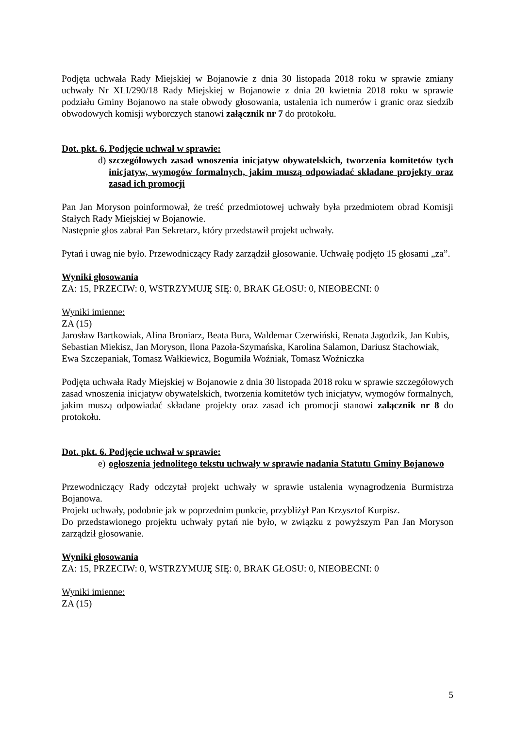Podjęta uchwała Rady Miejskiej w Bojanowie z dnia 30 listopada 2018 roku w sprawie zmiany uchwały Nr XLI/290/18 Rady Miejskiej w Bojanowie z dnia 20 kwietnia 2018 roku w sprawie podziału Gminy Bojanowo na stałe obwody głosowania, ustalenia ich numerów i granic oraz siedzib obwodowych komisji wyborczych stanowi załącznik nr 7 do protokołu.
Dot. pkt. 6. Podjęcie uchwał w sprawie:
d) szczegółowych zasad wnoszenia inicjatyw obywatelskich, tworzenia komitetów tych inicjatyw, wymogów formalnych, jakim muszą odpowiadać składane projekty oraz zasad ich promocji
Pan Jan Moryson poinformował, że treść przedmiotowej uchwały była przedmiotem obrad Komisji Stałych Rady Miejskiej w Bojanowie.
Następnie głos zabrał Pan Sekretarz, który przedstawił projekt uchwały.
Pytań i uwag nie było. Przewodniczący Rady zarządził głosowanie. Uchwałę podjęto 15 głosami „za”.
Wyniki głosowania
ZA: 15, PRZECIW: 0, WSTRZYMUJĘ SIĘ: 0, BRAK GŁOSU: 0, NIEOBECNI: 0
Wyniki imienne:
ZA (15)
Jarosław Bartkowiak, Alina Broniarz, Beata Bura, Waldemar Czerwiński, Renata Jagodzik, Jan Kubis, Sebastian Miekisz, Jan Moryson, Ilona Pazoła-Szymańska, Karolina Salamon, Dariusz Stachowiak, Ewa Szczepaniak, Tomasz Wałkiewicz, Bogumiła Woźniak, Tomasz Woźniczka
Podjęta uchwała Rady Miejskiej w Bojanowie z dnia 30 listopada 2018 roku w sprawie szczegółowych zasad wnoszenia inicjatyw obywatelskich, tworzenia komitetów tych inicjatyw, wymogów formalnych, jakim muszą odpowiadać składane projekty oraz zasad ich promocji stanowi załącznik nr 8 do protokołu.
Dot. pkt. 6. Podjęcie uchwał w sprawie:
e) ogłoszenia jednolitego tekstu uchwały w sprawie nadania Statutu Gminy Bojanowo
Przewodniczący Rady odczytał projekt uchwały w sprawie ustalenia wynagrodzenia Burmistrza Bojanowa.
Projekt uchwały, podobnie jak w poprzednim punkcie, przybliżył Pan Krzysztof Kurpisz.
Do przedstawionego projektu uchwały pytań nie było, w związku z powyższym Pan Jan Moryson zarządził głosowanie.
Wyniki głosowania
ZA: 15, PRZECIW: 0, WSTRZYMUJĘ SIĘ: 0, BRAK GŁOSU: 0, NIEOBECNI: 0
Wyniki imienne:
ZA (15)
5